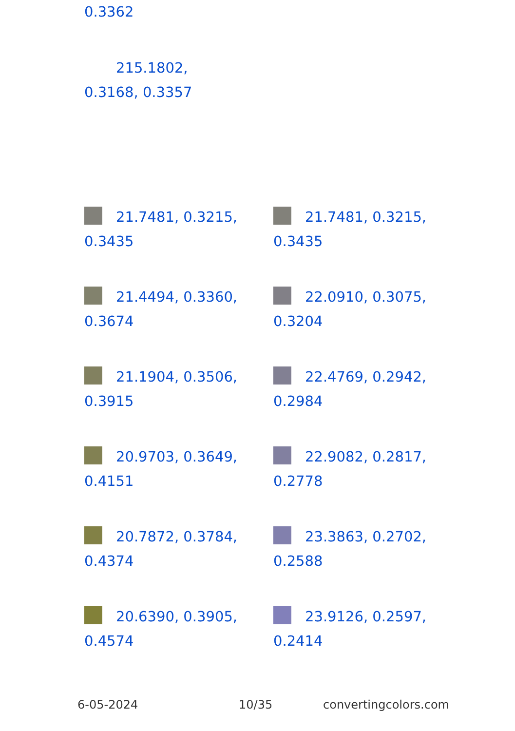0.3362
215.1802, 0.3168, 0.3357
21.7481, 0.3215, 0.3435
21.7481, 0.3215, 0.3435
21.4494, 0.3360, 0.3674
22.0910, 0.3075, 0.3204
21.1904, 0.3506, 0.3915
22.4769, 0.2942, 0.2984
20.9703, 0.3649, 0.4151
22.9082, 0.2817, 0.2778
20.7872, 0.3784, 0.4374
23.3863, 0.2702, 0.2588
20.6390, 0.3905, 0.4574
23.9126, 0.2597, 0.2414
6-05-2024 10/35 convertingcolors.com